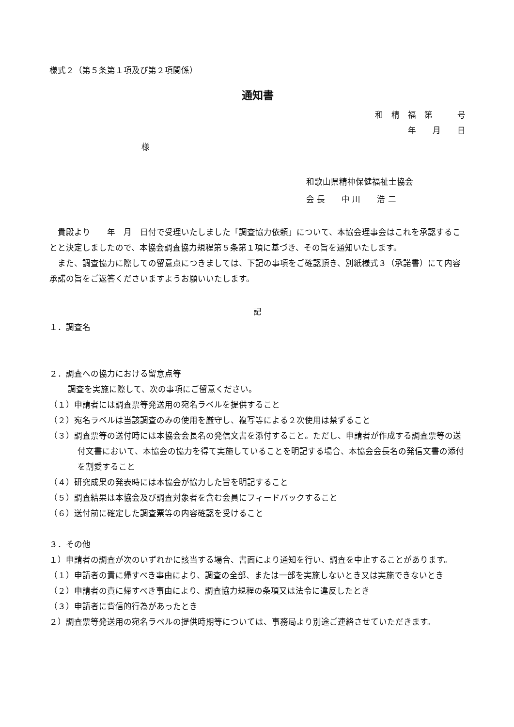様式２（第５条第１項及び第２項関係）
通知書
和　精　福　第　　　号
年　　月　　日
様
和歌山県精神保健福祉士協会
会 長　　中 川　　浩 二
貴殿より　　年　月　日付で受理いたしました「調査協力依頼」について、本協会理事会はこれを承認することと決定しましたので、本協会調査協力規程第５条第１項に基づき、その旨を通知いたします。
また、調査協力に際しての留意点につきましては、下記の事項をご確認頂き、別紙様式３（承諾書）にて内容承諾の旨をご返答くださいますようお願いいたします。
記
１．調査名
２．調査への協力における留意点等
調査を実施に際して、次の事項にご留意ください。
（１）申請者には調査票等発送用の宛名ラベルを提供すること
（２）宛名ラベルは当該調査のみの使用を厳守し、複写等による２次使用は禁ずること
（３）調査票等の送付時には本協会会長名の発信文書を添付すること。ただし、申請者が作成する調査票等の送付文書において、本協会の協力を得て実施していることを明記する場合、本協会会長名の発信文書の添付を割愛すること
（４）研究成果の発表時には本協会が協力した旨を明記すること
（５）調査結果は本協会及び調査対象者を含む会員にフィードバックすること
（６）送付前に確定した調査票等の内容確認を受けること
３．その他
１）申請者の調査が次のいずれかに該当する場合、書面により通知を行い、調査を中止することがあります。
（１）申請者の責に帰すべき事由により、調査の全部、または一部を実施しないとき又は実施できないとき
（２）申請者の責に帰すべき事由により、調査協力規程の条項又は法令に違反したとき
（３）申請者に背信的行為があったとき
２）調査票等発送用の宛名ラベルの提供時期等については、事務局より別途ご連絡させていただきます。